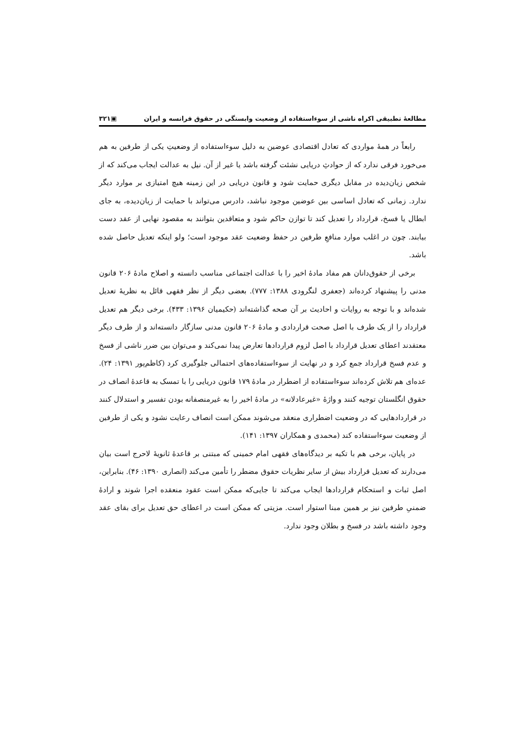مطالعهٔ تطبیقی اکراه ناشی از سوءاستفاده از وضعیت وابستگی در حقوق فرانسه و ایران ▣۳۲۱
رابعاً در همهٔ مواردی که تعادل اقتصادی عوضین به دلیل سوءاستفاده از وضعیتِ یکی از طرفین به هم می‌خورد فرقی ندارد که از حوادثِ دریایی نشئت گرفته باشد یا غیر از آن. نیل به عدالت ایجاب می‌کند که از شخص زیان‌دیده در مقابل دیگری حمایت شود و قانون دریایی در این زمینه هیچ امتیازی بر موارد دیگر ندارد. زمانی که تعادل اساسی بین عوضین موجود نباشد، دادرس می‌تواند با حمایت از زیان‌دیده، به جای ابطال یا فسخ، قرارداد را تعدیل کند تا توازن حاکم شود و متعاقدین بتوانند به مقصود نهایی از عقد دست بیابند. چون در اغلب موارد منافعِ طرفین در حفظ وضعیت عقد موجود است؛ ولو اینکه تعدیل حاصل شده باشد.
برخی از حقوق‌دانان هم مفاد مادهٔ اخیر را با عدالت اجتماعی مناسب دانسته و اصلاح مادهٔ ۲۰۶ قانون مدنی را پیشنهاد کرده‌اند (جعفری لنگرودی ۱۳۸۸: ۷۷۷). بعضی دیگر از نظر فقهی قائل به نظریهٔ تعدیل شده‌اند و با توجه به روایات و احادیث بر آن صحه گذاشته‌اند (حکیمیان ۱۳۹۶: ۴۳۳). برخی دیگر هم تعدیل قرارداد را از یک طرف با اصل صحت قراردادی و مادهٔ ۲۰۶ قانون مدنی سازگار دانسته‌اند و از طرف دیگر معتقدند اعطای تعدیل قرارداد با اصل لزوم قراردادها تعارض پیدا نمی‌کند و می‌توان بین ضرر ناشی از فسخ و عدم فسخ قرارداد جمع کرد و در نهایت از سوءاستفاده‌های احتمالی جلوگیری کرد (کاظم‌پور ۱۳۹۱: ۲۴). عده‌ای هم تلاش کرده‌اند سوءاستفاده از اضطرار در مادهٔ ۱۷۹ قانون دریایی را با تمسک به قاعدهٔ انصاف در حقوق انگلستان توجیه کنند و واژهٔ «غیرعادلانه» در مادهٔ اخیر را به غیرمنصفانه بودن تفسیر و استدلال کنند در قراردادهایی که در وضعیت اضطراری منعقد می‌شوند ممکن است انصاف رعایت نشود و یکی از طرفین از وضعیت سوءاستفاده کند (محمدی و همکاران ۱۳۹۷: ۱۴۱).
در پایان، برخی هم با تکیه بر دیدگاه‌های فقهی امام خمینی که مبتنی بر قاعدهٔ ثانویهٔ لاحرج است بیان می‌دارند که تعدیل قرارداد بیش از سایر نظریات حقوق مضطر را تأمین می‌کند (انصاری ۱۳۹۰: ۴۶). بنابراین، اصل ثبات و استحکام قراردادها ایجاب می‌کند تا جایی‌که ممکن است عقود منعقده اجرا شوند و ارادهٔ ضمنیِ طرفین نیز بر همین مبنا استوار است. مزیتی که ممکن است در اعطای حق تعدیل برای بقای عقد وجود داشته باشد در فسخ و بطلان وجود ندارد.